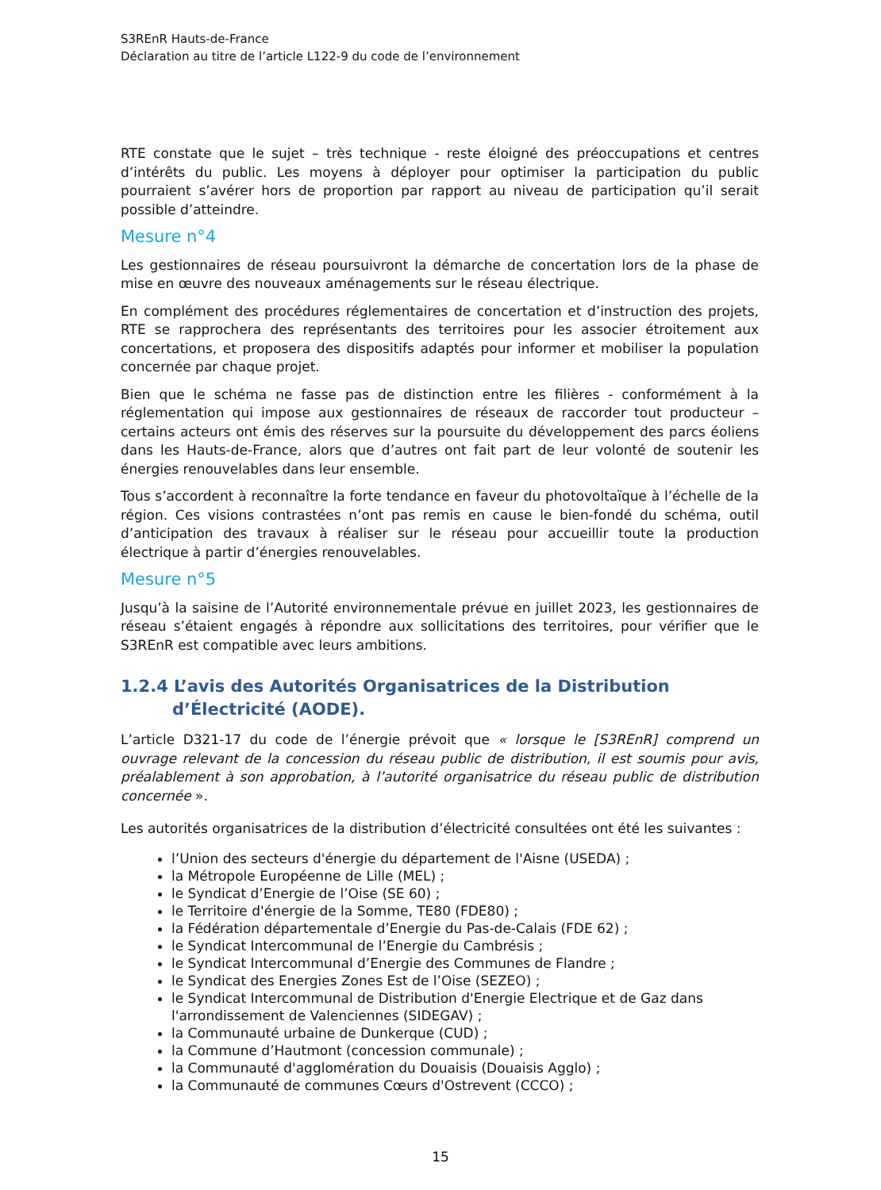S3REnR Hauts-de-France
Déclaration au titre de l’article L122-9 du code de l’environnement
RTE constate que le sujet – très technique - reste éloigné des préoccupations et centres d’intérêts du public. Les moyens à déployer pour optimiser la participation du public pourraient s’avérer hors de proportion par rapport au niveau de participation qu’il serait possible d’atteindre.
Mesure n°4
Les gestionnaires de réseau poursuivront la démarche de concertation lors de la phase de mise en œuvre des nouveaux aménagements sur le réseau électrique.
En complément des procédures réglementaires de concertation et d’instruction des projets, RTE se rapprochera des représentants des territoires pour les associer étroitement aux concertations, et proposera des dispositifs adaptés pour informer et mobiliser la population concernée par chaque projet.
Bien que le schéma ne fasse pas de distinction entre les filières - conformément à la réglementation qui impose aux gestionnaires de réseaux de raccorder tout producteur – certains acteurs ont émis des réserves sur la poursuite du développement des parcs éoliens dans les Hauts-de-France, alors que d’autres ont fait part de leur volonté de soutenir les énergies renouvelables dans leur ensemble.
Tous s’accordent à reconnaître la forte tendance en faveur du photovoltaïque à l’échelle de la région. Ces visions contrastées n’ont pas remis en cause le bien-fondé du schéma, outil d’anticipation des travaux à réaliser sur le réseau pour accueillir toute la production électrique à partir d’énergies renouvelables.
Mesure n°5
Jusqu’à la saisine de l’Autorité environnementale prévue en juillet 2023, les gestionnaires de réseau s’étaient engagés à répondre aux sollicitations des territoires, pour vérifier que le S3REnR est compatible avec leurs ambitions.
1.2.4 L’avis des Autorités Organisatrices de la Distribution d’Électricité (AODE).
L’article D321-17 du code de l’énergie prévoit que « lorsque le [S3REnR] comprend un ouvrage relevant de la concession du réseau public de distribution, il est soumis pour avis, préalablement à son approbation, à l’autorité organisatrice du réseau public de distribution concernée ».
Les autorités organisatrices de la distribution d’électricité consultées ont été les suivantes :
l’Union des secteurs d'énergie du département de l'Aisne (USEDA) ;
la Métropole Européenne de Lille (MEL) ;
le Syndicat d’Energie de l’Oise (SE 60) ;
le Territoire d'énergie de la Somme, TE80 (FDE80) ;
la Fédération départementale d’Energie du Pas-de-Calais (FDE 62) ;
le Syndicat Intercommunal de l’Energie du Cambrésis ;
le Syndicat Intercommunal d’Energie des Communes de Flandre ;
le Syndicat des Energies Zones Est de l’Oise (SEZEO) ;
le Syndicat Intercommunal de Distribution d'Energie Electrique et de Gaz dans l'arrondissement de Valenciennes (SIDEGAV) ;
la Communauté urbaine de Dunkerque (CUD) ;
la Commune d’Hautmont (concession communale) ;
la Communauté d'agglomération du Douaisis (Douaisis Agglo) ;
la Communauté de communes Cœurs d'Ostrevent (CCCO) ;
15